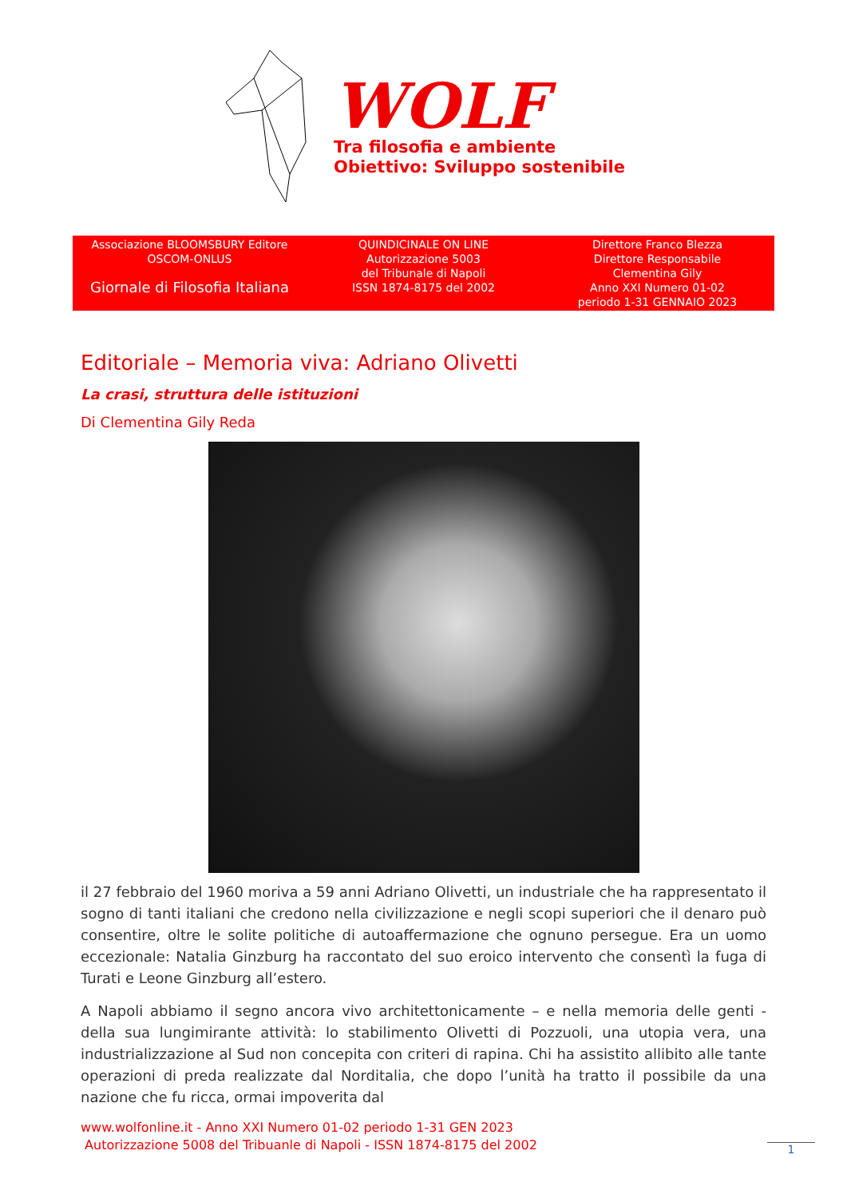WOLF
Tra filosofia e ambiente
Obiettivo: Sviluppo sostenibile
Associazione BLOOMSBURY Editore
OSCOM-ONLUS
Giornale di Filosofia Italiana
QUINDICINALE ON LINE
Autorizzazione 5003
del Tribunale di Napoli
ISSN 1874-8175 del 2002
Direttore Franco Blezza
Direttore Responsabile
Clementina Gily
Anno XXI Numero 01-02
periodo 1-31 GENNAIO 2023
Editoriale – Memoria viva: Adriano Olivetti
La crasi, struttura delle istituzioni
Di Clementina Gily Reda
il 27 febbraio del 1960 moriva a 59 anni Adriano Olivetti, un industriale che ha rappresentato il sogno di tanti italiani che credono nella civilizzazione e negli scopi superiori che il denaro può consentire, oltre le solite politiche di autoaffermazione che ognuno persegue. Era un uomo eccezionale: Natalia Ginzburg ha raccontato del suo eroico intervento che consentì la fuga di Turati e Leone Ginzburg all’estero.
A Napoli abbiamo il segno ancora vivo architettonicamente – e nella memoria delle genti - della sua lungimirante attività: lo stabilimento Olivetti di Pozzuoli, una utopia vera, una industrializzazione al Sud non concepita con criteri di rapina. Chi ha assistito allibito alle tante operazioni di preda realizzate dal Norditalia, che dopo l’unità ha tratto il possibile da una nazione che fu ricca, ormai impoverita dal
www.wolfonline.it - Anno XXI Numero 01-02 periodo 1-31 GEN 2023
Autorizzazione 5008 del Tribuanle di Napoli - ISSN 1874-8175 del 2002
1